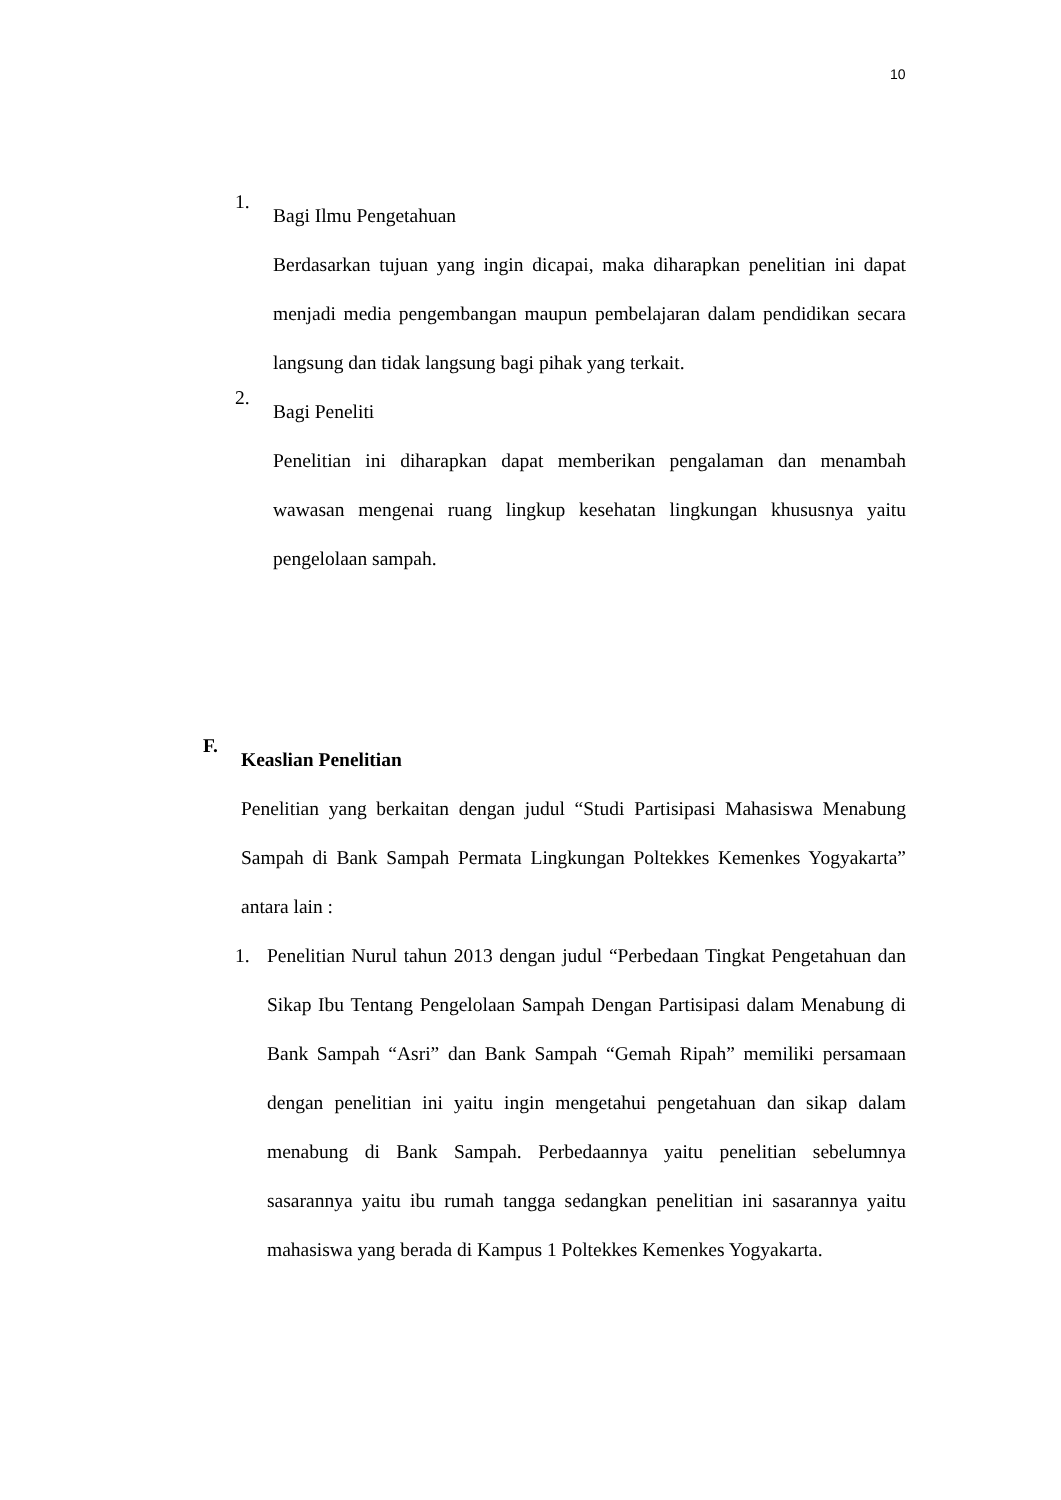10
1.
Bagi Ilmu Pengetahuan
Berdasarkan tujuan yang ingin dicapai, maka diharapkan penelitian ini dapat menjadi media pengembangan maupun pembelajaran dalam pendidikan secara langsung dan tidak langsung bagi pihak yang terkait.
2.
Bagi Peneliti
Penelitian ini diharapkan dapat memberikan pengalaman dan menambah wawasan mengenai ruang lingkup kesehatan lingkungan khususnya yaitu pengelolaan sampah.
F.
Keaslian Penelitian
Penelitian yang berkaitan dengan judul “Studi Partisipasi Mahasiswa Menabung Sampah di Bank Sampah Permata Lingkungan Poltekkes Kemenkes Yogyakarta” antara lain :
1. Penelitian Nurul tahun 2013 dengan judul “Perbedaan Tingkat Pengetahuan dan Sikap Ibu Tentang Pengelolaan Sampah Dengan Partisipasi dalam Menabung di Bank Sampah “Asri” dan Bank Sampah “Gemah Ripah” memiliki persamaan dengan penelitian ini yaitu ingin mengetahui pengetahuan dan sikap dalam menabung di Bank Sampah. Perbedaannya yaitu penelitian sebelumnya sasarannya yaitu ibu rumah tangga sedangkan penelitian ini sasarannya yaitu mahasiswa yang berada di Kampus 1 Poltekkes Kemenkes Yogyakarta.